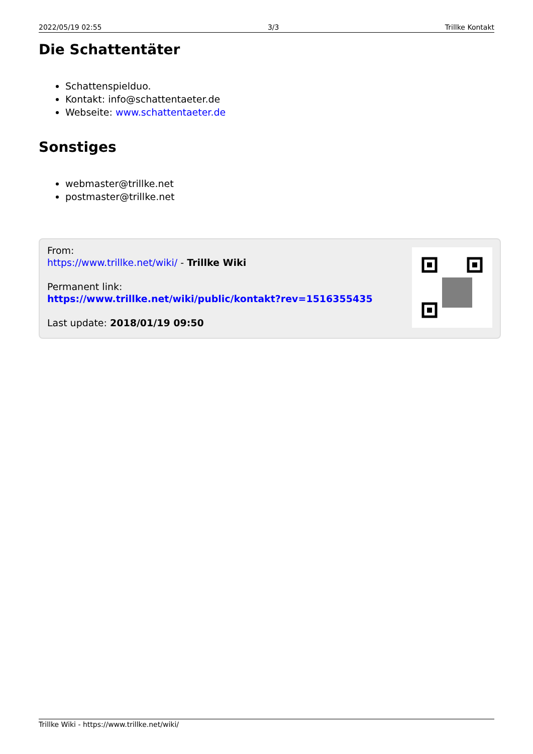2022/05/19 02:55 3/3 Trillke Kontakt
Die Schattentäter
Schattenspielduo.
Kontakt: info@schattentaeter.de
Webseite: www.schattentaeter.de
Sonstiges
webmaster@trillke.net
postmaster@trillke.net
From:
https://www.trillke.net/wiki/ - Trillke Wiki
Permanent link:
https://www.trillke.net/wiki/public/kontakt?rev=1516355435
Last update: 2018/01/19 09:50
Trillke Wiki - https://www.trillke.net/wiki/